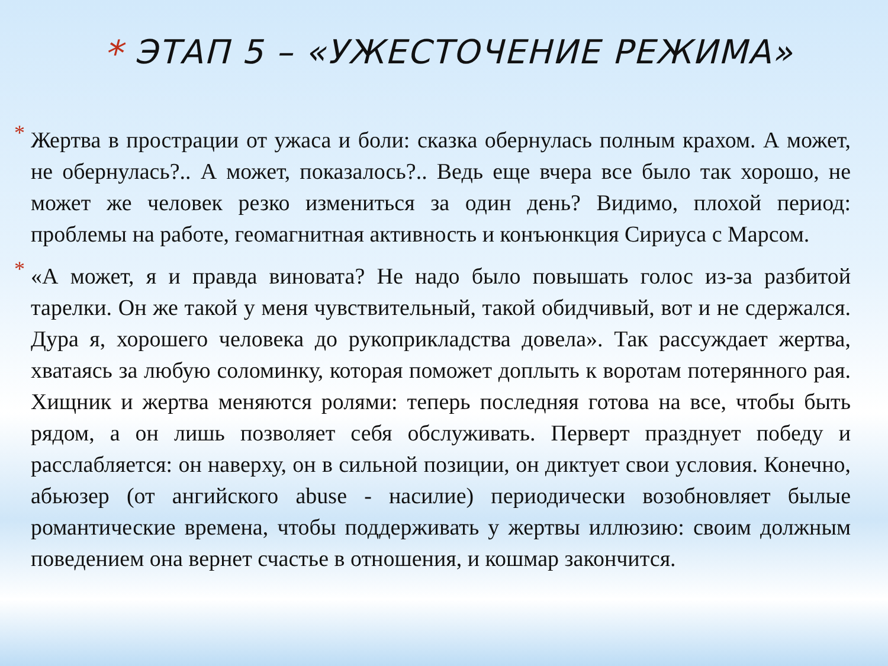* ЭТАП 5 – «УЖЕСТОЧЕНИЕ РЕЖИМА»
* Жертва в прострации от ужаса и боли: сказка обернулась полным крахом. А может, не обернулась?.. А может, показалось?.. Ведь еще вчера все было так хорошо, не может же человек резко измениться за один день? Видимо, плохой период: проблемы на работе, геомагнитная активность и конъюнкция Сириуса с Марсом.
* «А может, я и правда виновата? Не надо было повышать голос из-за разбитой тарелки. Он же такой у меня чувствительный, такой обидчивый, вот и не сдержался. Дура я, хорошего человека до рукоприкладства довела». Так рассуждает жертва, хватаясь за любую соломинку, которая поможет доплыть к воротам потерянного рая. Хищник и жертва меняются ролями: теперь последняя готова на все, чтобы быть рядом, а он лишь позволяет себя обслуживать. Перверт празднует победу и расслабляется: он наверху, он в сильной позиции, он диктует свои условия. Конечно, абьюзер (от ангийского abuse - насилие) периодически возобновляет былые романтические времена, чтобы поддерживать у жертвы иллюзию: своим должным поведением она вернет счастье в отношения, и кошмар закончится.